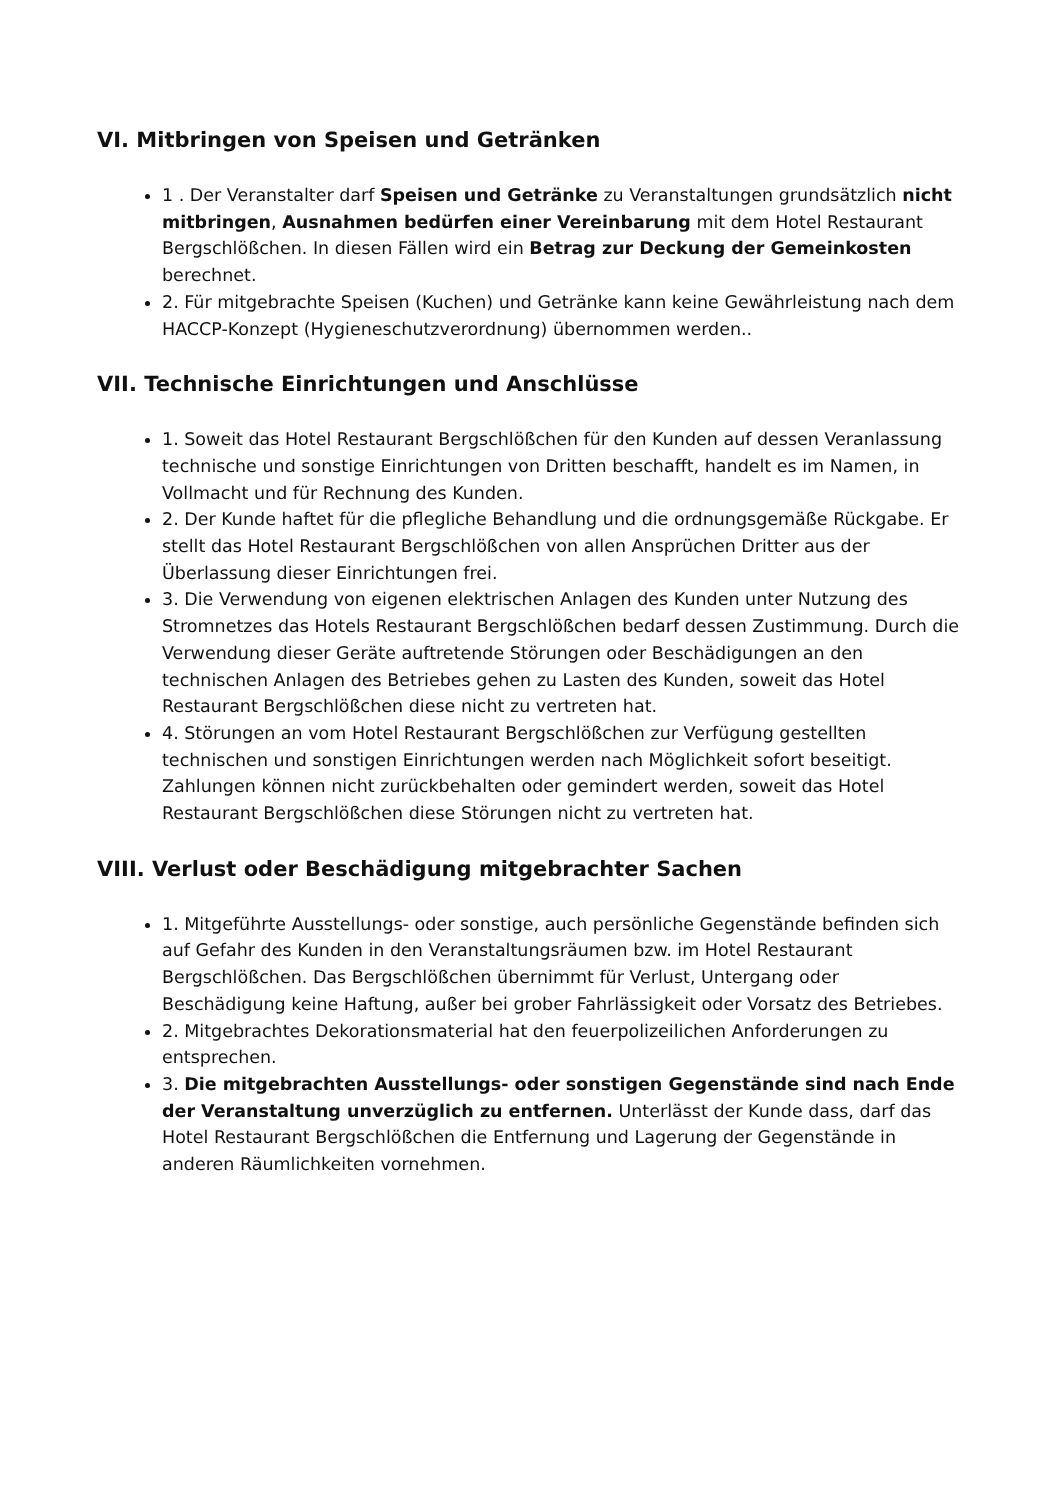VI. Mitbringen von Speisen und Getränken
1 . Der Veranstalter darf Speisen und Getränke zu Veranstaltungen grundsätzlich nicht mitbringen, Ausnahmen bedürfen einer Vereinbarung mit dem Hotel Restaurant Bergschlößchen. In diesen Fällen wird ein Betrag zur Deckung der Gemeinkosten berechnet.
2. Für mitgebrachte Speisen (Kuchen) und Getränke kann keine Gewährleistung nach dem HACCP-Konzept (Hygieneschutzverordnung) übernommen werden..
VII. Technische Einrichtungen und Anschlüsse
1. Soweit das Hotel Restaurant Bergschlößchen für den Kunden auf dessen Veranlassung technische und sonstige Einrichtungen von Dritten beschafft, handelt es im Namen, in Vollmacht und für Rechnung des Kunden.
2. Der Kunde haftet für die pflegliche Behandlung und die ordnungsgemäße Rückgabe. Er stellt das Hotel Restaurant Bergschlößchen von allen Ansprüchen Dritter aus der Überlassung dieser Einrichtungen frei.
3. Die Verwendung von eigenen elektrischen Anlagen des Kunden unter Nutzung des Stromnetzes das Hotels Restaurant Bergschlößchen bedarf dessen Zustimmung. Durch die Verwendung dieser Geräte auftretende Störungen oder Beschädigungen an den technischen Anlagen des Betriebes gehen zu Lasten des Kunden, soweit das Hotel Restaurant Bergschlößchen diese nicht zu vertreten hat.
4. Störungen an vom Hotel Restaurant Bergschlößchen zur Verfügung gestellten technischen und sonstigen Einrichtungen werden nach Möglichkeit sofort beseitigt. Zahlungen können nicht zurückbehalten oder gemindert werden, soweit das Hotel Restaurant Bergschlößchen diese Störungen nicht zu vertreten hat.
VIII. Verlust oder Beschädigung mitgebrachter Sachen
1. Mitgeführte Ausstellungs- oder sonstige, auch persönliche Gegenstände befinden sich auf Gefahr des Kunden in den Veranstaltungsräumen bzw. im Hotel Restaurant Bergschlößchen. Das Bergschlößchen übernimmt für Verlust, Untergang oder Beschädigung keine Haftung, außer bei grober Fahrlässigkeit oder Vorsatz des Betriebes.
2. Mitgebrachtes Dekorationsmaterial hat den feuerpolizeilichen Anforderungen zu entsprechen.
3. Die mitgebrachten Ausstellungs- oder sonstigen Gegenstände sind nach Ende der Veranstaltung unverzüglich zu entfernen. Unterlässt der Kunde dass, darf das Hotel Restaurant Bergschlößchen die Entfernung und Lagerung der Gegenstände in anderen Räumlichkeiten vornehmen.